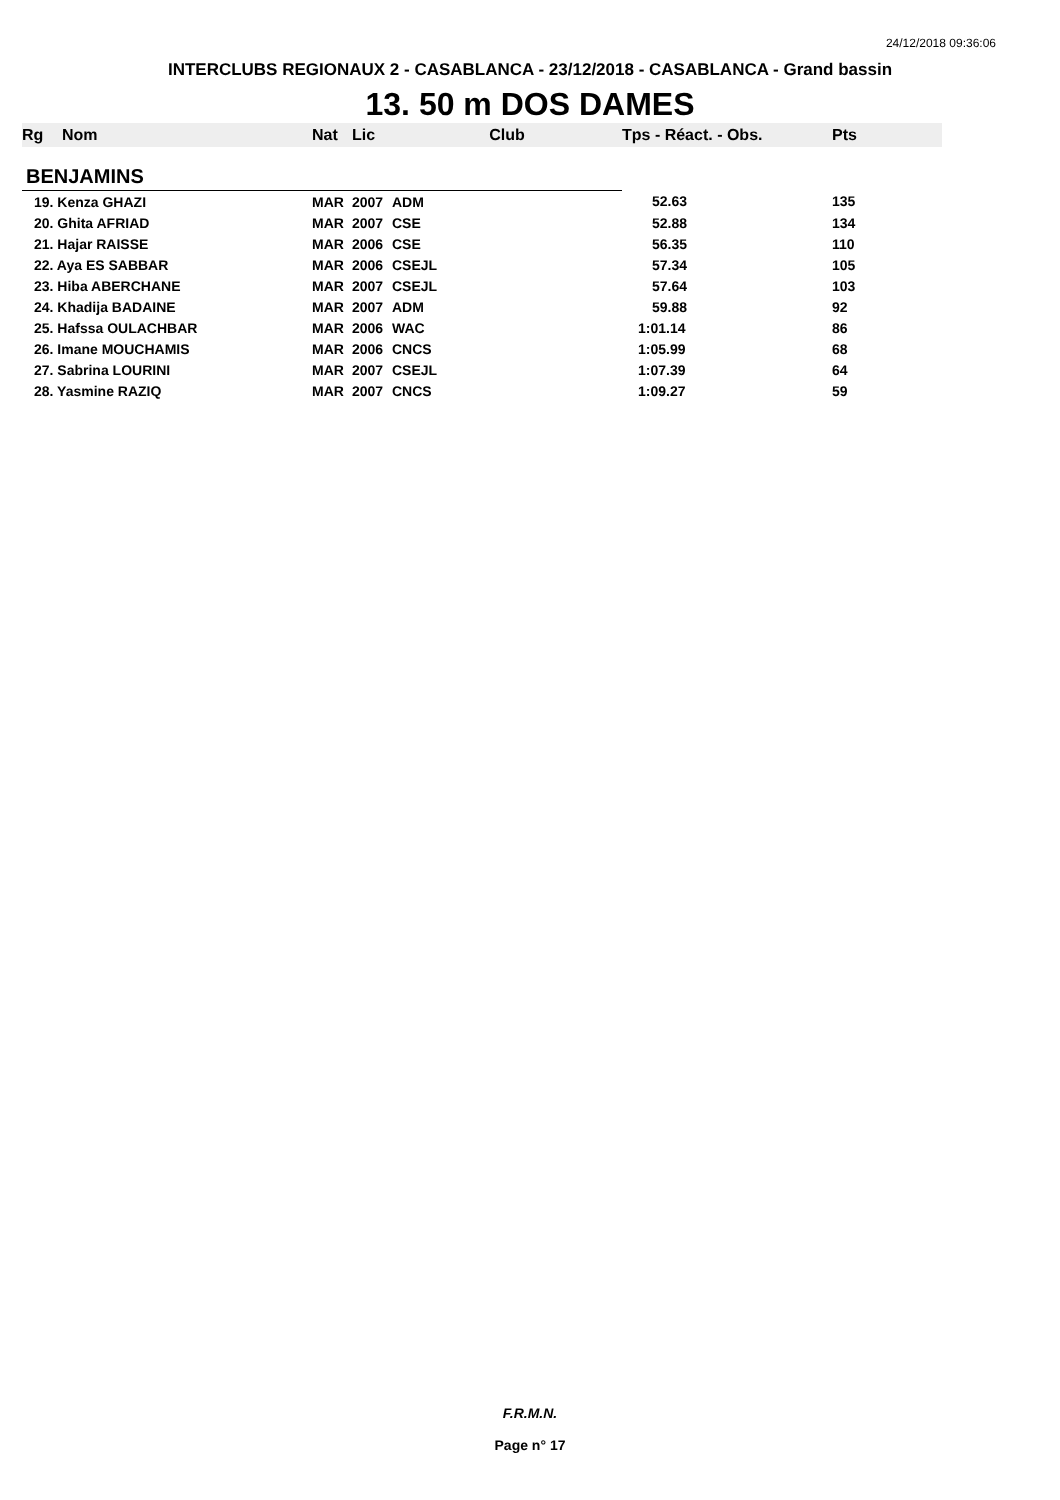24/12/2018 09:36:06
INTERCLUBS REGIONAUX 2 - CASABLANCA - 23/12/2018 - CASABLANCA - Grand bassin
13. 50 m DOS DAMES
| Rg | Nom | Nat | Lic | Club | Tps - Réact. - Obs. | Pts |
| --- | --- | --- | --- | --- | --- | --- |
| BENJAMINS | | | | | | |
| 19. Kenza GHAZI | | MAR | 2007 | ADM | 52.63 | 135 |
| 20. Ghita AFRIAD | | MAR | 2007 | CSE | 52.88 | 134 |
| 21. Hajar RAISSE | | MAR | 2006 | CSE | 56.35 | 110 |
| 22. Aya ES SABBAR | | MAR | 2006 | CSEJL | 57.34 | 105 |
| 23. Hiba ABERCHANE | | MAR | 2007 | CSEJL | 57.64 | 103 |
| 24. Khadija BADAINE | | MAR | 2007 | ADM | 59.88 | 92 |
| 25. Hafssa OULACHBAR | | MAR | 2006 | WAC | 1:01.14 | 86 |
| 26. Imane MOUCHAMIS | | MAR | 2006 | CNCS | 1:05.99 | 68 |
| 27. Sabrina LOURINI | | MAR | 2007 | CSEJL | 1:07.39 | 64 |
| 28. Yasmine RAZIQ | | MAR | 2007 | CNCS | 1:09.27 | 59 |
F.R.M.N.
Page n° 17